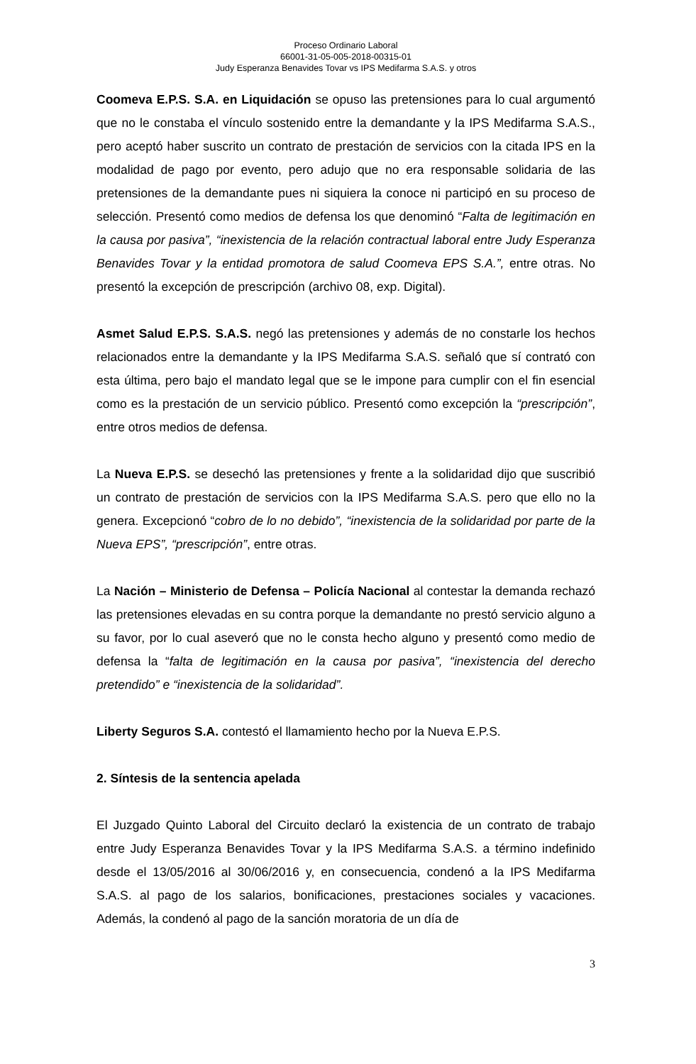Proceso Ordinario Laboral
66001-31-05-005-2018-00315-01
Judy Esperanza Benavides Tovar vs IPS Medifarma S.A.S. y otros
Coomeva E.P.S. S.A. en Liquidación se opuso las pretensiones para lo cual argumentó que no le constaba el vínculo sostenido entre la demandante y la IPS Medifarma S.A.S., pero aceptó haber suscrito un contrato de prestación de servicios con la citada IPS en la modalidad de pago por evento, pero adujo que no era responsable solidaria de las pretensiones de la demandante pues ni siquiera la conoce ni participó en su proceso de selección. Presentó como medios de defensa los que denominó “Falta de legitimación en la causa por pasiva”, “inexistencia de la relación contractual laboral entre Judy Esperanza Benavides Tovar y la entidad promotora de salud Coomeva EPS S.A.”, entre otras. No presentó la excepción de prescripción (archivo 08, exp. Digital).
Asmet Salud E.P.S. S.A.S. negó las pretensiones y además de no constarle los hechos relacionados entre la demandante y la IPS Medifarma S.A.S. señaló que sí contrató con esta última, pero bajo el mandato legal que se le impone para cumplir con el fin esencial como es la prestación de un servicio público. Presentó como excepción la “prescripción”, entre otros medios de defensa.
La Nueva E.P.S. se desechó las pretensiones y frente a la solidaridad dijo que suscribió un contrato de prestación de servicios con la IPS Medifarma S.A.S. pero que ello no la genera. Excepcionó “cobro de lo no debido”, “inexistencia de la solidaridad por parte de la Nueva EPS”, “prescripción”, entre otras.
La Nación – Ministerio de Defensa – Policía Nacional al contestar la demanda rechazó las pretensiones elevadas en su contra porque la demandante no prestó servicio alguno a su favor, por lo cual aseveró que no le consta hecho alguno y presentó como medio de defensa la “falta de legitimación en la causa por pasiva”, “inexistencia del derecho pretendido” e “inexistencia de la solidaridad”.
Liberty Seguros S.A. contestó el llamamiento hecho por la Nueva E.P.S.
2. Síntesis de la sentencia apelada
El Juzgado Quinto Laboral del Circuito declaró la existencia de un contrato de trabajo entre Judy Esperanza Benavides Tovar y la IPS Medifarma S.A.S. a término indefinido desde el 13/05/2016 al 30/06/2016 y, en consecuencia, condenó a la IPS Medifarma S.A.S. al pago de los salarios, bonificaciones, prestaciones sociales y vacaciones. Además, la condenó al pago de la sanción moratoria de un día de
3